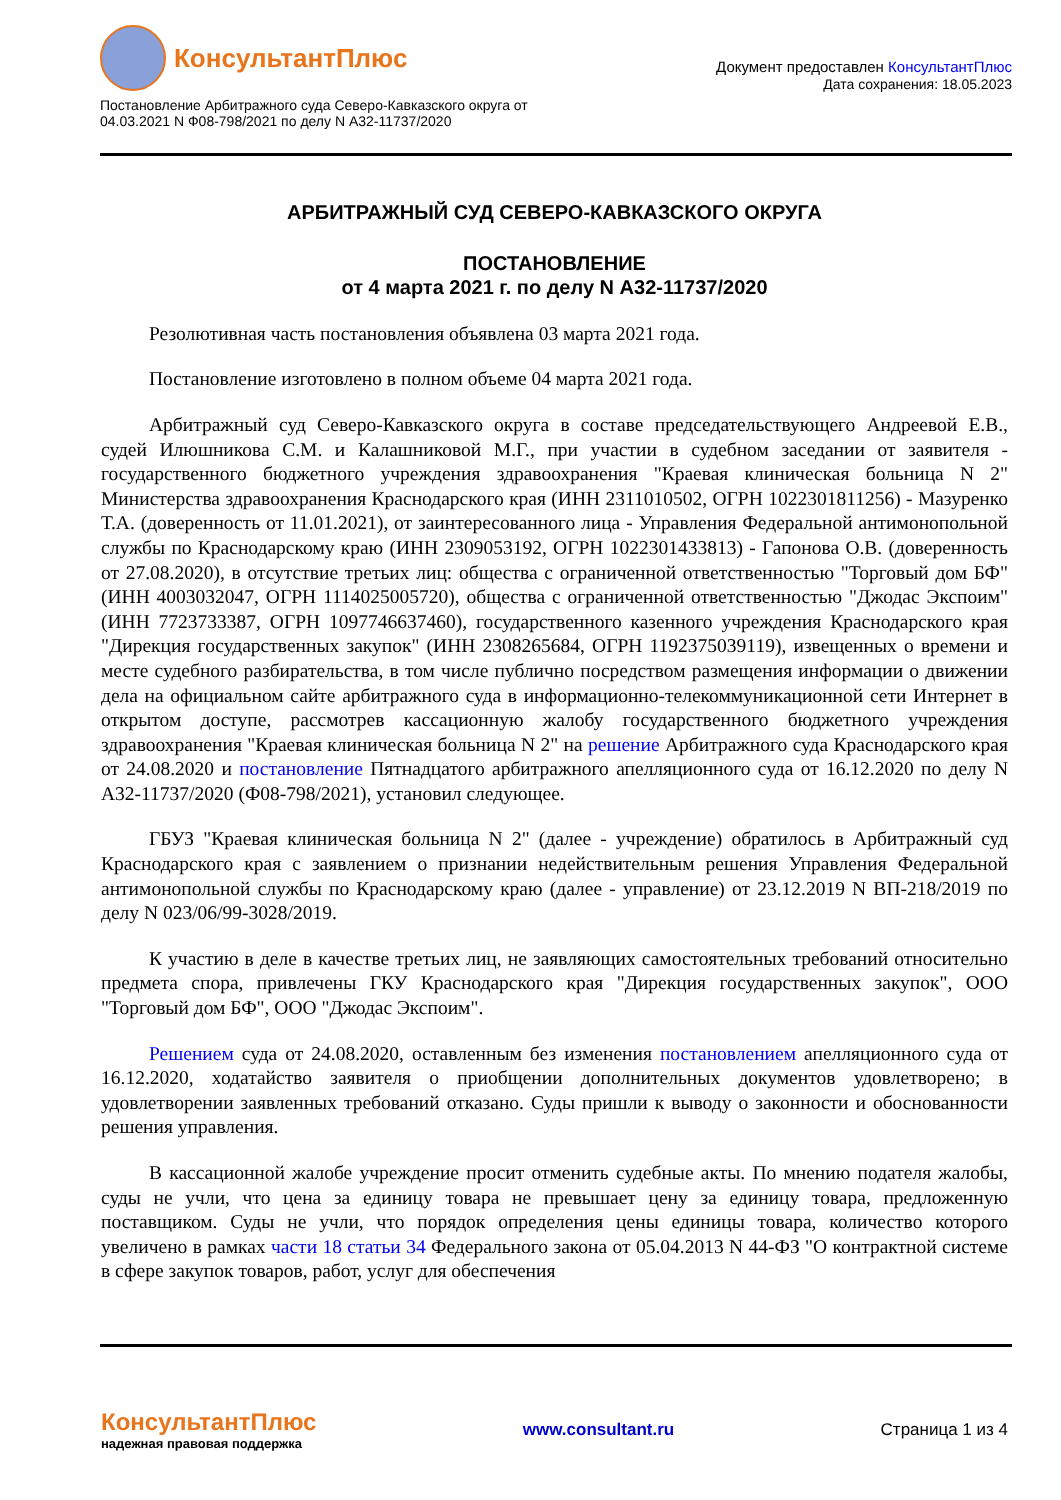КонсультантПлюс
Постановление Арбитражного суда Северо-Кавказского округа от
04.03.2021 N Ф08-798/2021 по делу N А32-11737/2020
Документ предоставлен КонсультантПлюс
Дата сохранения: 18.05.2023
АРБИТРАЖНЫЙ СУД СЕВЕРО-КАВКАЗСКОГО ОКРУГА
ПОСТАНОВЛЕНИЕ
от 4 марта 2021 г. по делу N А32-11737/2020
Резолютивная часть постановления объявлена 03 марта 2021 года.
Постановление изготовлено в полном объеме 04 марта 2021 года.
Арбитражный суд Северо-Кавказского округа в составе председательствующего Андреевой Е.В., судей Илюшникова С.М. и Калашниковой М.Г., при участии в судебном заседании от заявителя - государственного бюджетного учреждения здравоохранения "Краевая клиническая больница N 2" Министерства здравоохранения Краснодарского края (ИНН 2311010502, ОГРН 1022301811256) - Мазуренко Т.А. (доверенность от 11.01.2021), от заинтересованного лица - Управления Федеральной антимонопольной службы по Краснодарскому краю (ИНН 2309053192, ОГРН 1022301433813) - Гапонова О.В. (доверенность от 27.08.2020), в отсутствие третьих лиц: общества с ограниченной ответственностью "Торговый дом БФ" (ИНН 4003032047, ОГРН 1114025005720), общества с ограниченной ответственностью "Джодас Экспоим" (ИНН 7723733387, ОГРН 1097746637460), государственного казенного учреждения Краснодарского края "Дирекция государственных закупок" (ИНН 2308265684, ОГРН 1192375039119), извещенных о времени и месте судебного разбирательства, в том числе публично посредством размещения информации о движении дела на официальном сайте арбитражного суда в информационно-телекоммуникационной сети Интернет в открытом доступе, рассмотрев кассационную жалобу государственного бюджетного учреждения здравоохранения "Краевая клиническая больница N 2" на решение Арбитражного суда Краснодарского края от 24.08.2020 и постановление Пятнадцатого арбитражного апелляционного суда от 16.12.2020 по делу N А32-11737/2020 (Ф08-798/2021), установил следующее.
ГБУЗ "Краевая клиническая больница N 2" (далее - учреждение) обратилось в Арбитражный суд Краснодарского края с заявлением о признании недействительным решения Управления Федеральной антимонопольной службы по Краснодарскому краю (далее - управление) от 23.12.2019 N ВП-218/2019 по делу N 023/06/99-3028/2019.
К участию в деле в качестве третьих лиц, не заявляющих самостоятельных требований относительно предмета спора, привлечены ГКУ Краснодарского края "Дирекция государственных закупок", ООО "Торговый дом БФ", ООО "Джодас Экспоим".
Решением суда от 24.08.2020, оставленным без изменения постановлением апелляционного суда от 16.12.2020, ходатайство заявителя о приобщении дополнительных документов удовлетворено; в удовлетворении заявленных требований отказано. Суды пришли к выводу о законности и обоснованности решения управления.
В кассационной жалобе учреждение просит отменить судебные акты. По мнению подателя жалобы, суды не учли, что цена за единицу товара не превышает цену за единицу товара, предложенную поставщиком. Суды не учли, что порядок определения цены единицы товара, количество которого увеличено в рамках части 18 статьи 34 Федерального закона от 05.04.2013 N 44-ФЗ "О контрактной системе в сфере закупок товаров, работ, услуг для обеспечения
КонсультантПлюс
надежная правовая поддержка
www.consultant.ru Страница 1 из 4